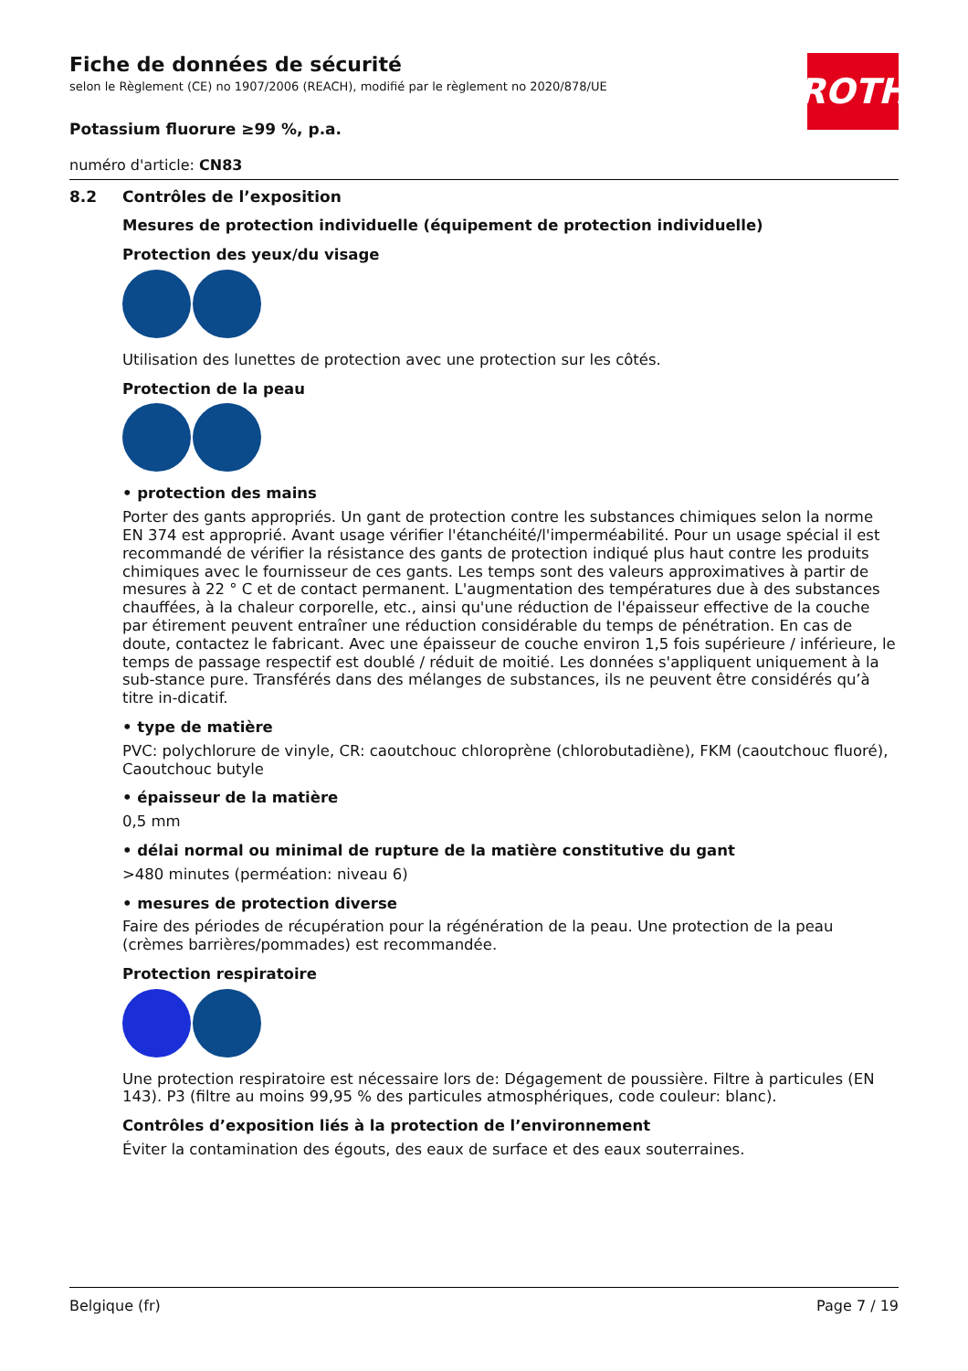ROTH
Fiche de données de sécurité
selon le Règlement (CE) no 1907/2006 (REACH), modifié par le règlement no 2020/878/UE
Potassium fluorure ≥99 %, p.a.
numéro d'article: CN83
8.2 Contrôles de l’exposition
Mesures de protection individuelle (équipement de protection individuelle)
Protection des yeux/du visage
Utilisation des lunettes de protection avec une protection sur les côtés.
Protection de la peau
• protection des mains
Porter des gants appropriés. Un gant de protection contre les substances chimiques selon la norme EN 374 est approprié. Avant usage vérifier l'étanchéité/l'imperméabilité. Pour un usage spécial il est recommandé de vérifier la résistance des gants de protection indiqué plus haut contre les produits chimiques avec le fournisseur de ces gants. Les temps sont des valeurs approximatives à partir de mesures à 22 ° C et de contact permanent. L'augmentation des températures due à des substances chauffées, à la chaleur corporelle, etc., ainsi qu'une réduction de l'épaisseur effective de la couche par étirement peuvent entraîner une réduction considérable du temps de pénétration. En cas de doute, contactez le fabricant. Avec une épaisseur de couche environ 1,5 fois supérieure / inférieure, le temps de passage respectif est doublé / réduit de moitié. Les données s'appliquent uniquement à la sub-stance pure. Transférés dans des mélanges de substances, ils ne peuvent être considérés qu’à titre in-dicatif.
• type de matière
PVC: polychlorure de vinyle, CR: caoutchouc chloroprène (chlorobutadiène), FKM (caoutchouc fluoré), Caoutchouc butyle
• épaisseur de la matière
0,5 mm
• délai normal ou minimal de rupture de la matière constitutive du gant
>480 minutes (perméation: niveau 6)
• mesures de protection diverse
Faire des périodes de récupération pour la régénération de la peau. Une protection de la peau (crèmes barrières/pommades) est recommandée.
Protection respiratoire
Une protection respiratoire est nécessaire lors de: Dégagement de poussière. Filtre à particules (EN 143). P3 (filtre au moins 99,95 % des particules atmosphériques, code couleur: blanc).
Contrôles d’exposition liés à la protection de l’environnement
Éviter la contamination des égouts, des eaux de surface et des eaux souterraines.
Belgique (fr) Page 7 / 19